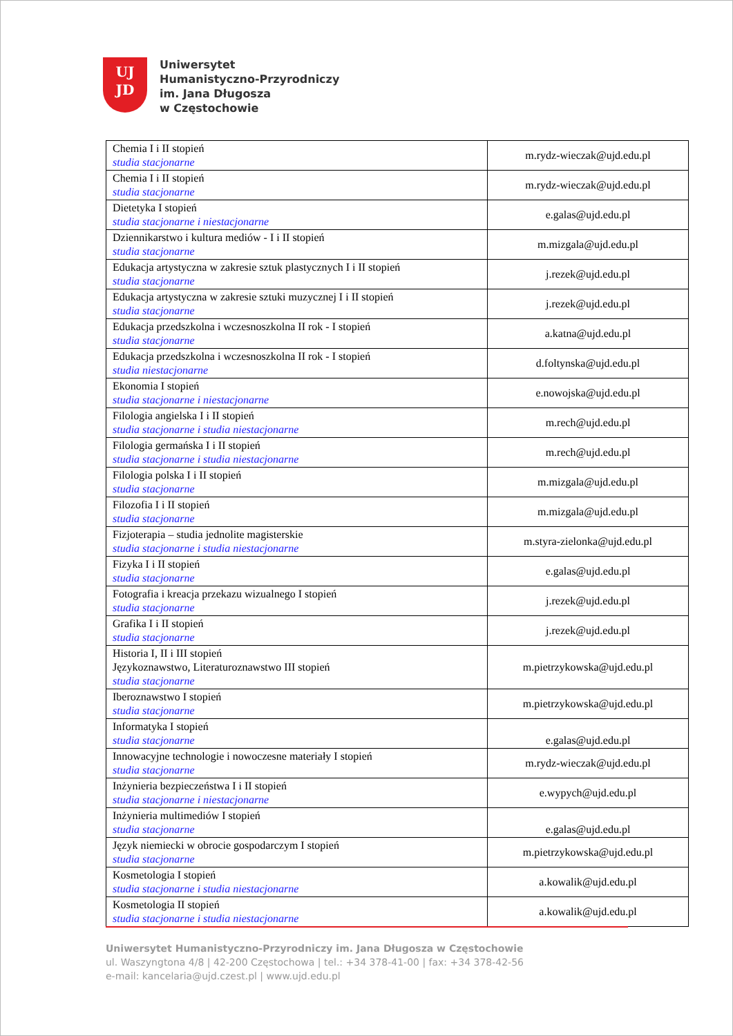UJ
JD
Uniwersytet
Humanistyczno-Przyrodniczy
im. Jana Długosza
w Częstochowie
| Chemia I i II stopień studia stacjonarne | m.rydz-wieczak@ujd.edu.pl |
| Chemia I i II stopień studia stacjonarne | m.rydz-wieczak@ujd.edu.pl |
| Dietetyka I stopień studia stacjonarne i niestacjonarne | e.galas@ujd.edu.pl |
| Dziennikarstwo i kultura mediów - I i II stopień studia stacjonarne | m.mizgala@ujd.edu.pl |
| Edukacja artystyczna w zakresie sztuk plastycznych I i II stopień studia stacjonarne | j.rezek@ujd.edu.pl |
| Edukacja artystyczna w zakresie sztuki muzycznej I i II stopień studia stacjonarne | j.rezek@ujd.edu.pl |
| Edukacja przedszkolna i wczesnoszkolna II rok - I stopień studia stacjonarne | a.katna@ujd.edu.pl |
| Edukacja przedszkolna i wczesnoszkolna II rok - I stopień studia niestacjonarne | d.foltynska@ujd.edu.pl |
| Ekonomia I stopień studia stacjonarne i niestacjonarne | e.nowojska@ujd.edu.pl |
| Filologia angielska I i II stopień studia stacjonarne i studia niestacjonarne | m.rech@ujd.edu.pl |
| Filologia germańska I i II stopień studia stacjonarne i studia niestacjonarne | m.rech@ujd.edu.pl |
| Filologia polska I i II stopień studia stacjonarne | m.mizgala@ujd.edu.pl |
| Filozofia I i II stopień studia stacjonarne | m.mizgala@ujd.edu.pl |
| Fizjoterapia – studia jednolite magisterskie studia stacjonarne i studia niestacjonarne | m.styra-zielonka@ujd.edu.pl |
| Fizyka I i II stopień studia stacjonarne | e.galas@ujd.edu.pl |
| Fotografia i kreacja przekazu wizualnego I stopień studia stacjonarne | j.rezek@ujd.edu.pl |
| Grafika I i II stopień studia stacjonarne | j.rezek@ujd.edu.pl |
| Historia I, II i III stopień Językoznawstwo, Literaturoznawstwo III stopień studia stacjonarne | m.pietrzykowska@ujd.edu.pl |
| Iberoznawstwo I stopień studia stacjonarne | m.pietrzykowska@ujd.edu.pl |
| Informatyka I stopień studia stacjonarne | e.galas@ujd.edu.pl |
| Innowacyjne technologie i nowoczesne materiały I stopień studia stacjonarne | m.rydz-wieczak@ujd.edu.pl |
| Inżynieria bezpieczeństwa I i II stopień studia stacjonarne i niestacjonarne | e.wypych@ujd.edu.pl |
| Inżynieria multimediów I stopień studia stacjonarne | e.galas@ujd.edu.pl |
| Język niemiecki w obrocie gospodarczym I stopień studia stacjonarne | m.pietrzykowska@ujd.edu.pl |
| Kosmetologia I stopień studia stacjonarne i studia niestacjonarne | a.kowalik@ujd.edu.pl |
| Kosmetologia II stopień studia stacjonarne i studia niestacjonarne | a.kowalik@ujd.edu.pl |
Uniwersytet Humanistyczno-Przyrodniczy im. Jana Długosza w Częstochowie
ul. Waszyngtona 4/8 | 42-200 Częstochowa | tel.: +34 378-41-00 | fax: +34 378-42-56
e-mail: kancelaria@ujd.czest.pl | www.ujd.edu.pl